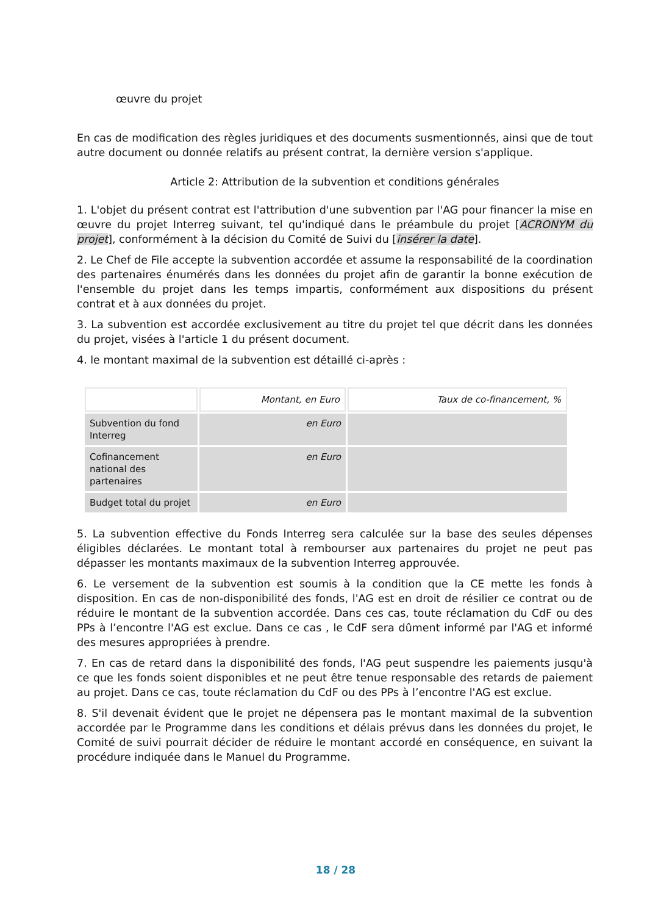œuvre du projet
En cas de modification des règles juridiques et des documents susmentionnés, ainsi que de tout autre document ou donnée relatifs au présent contrat, la dernière version s'applique.
Article 2: Attribution de la subvention et conditions générales
1. L'objet du présent contrat est l'attribution d'une subvention par l'AG pour financer la mise en œuvre du projet Interreg suivant, tel qu'indiqué dans le préambule du projet [ACRONYM du projet], conformément à la décision du Comité de Suivi du [insérer la date].
2. Le Chef de File accepte la subvention accordée et assume la responsabilité de la coordination des partenaires énumérés dans les données du projet afin de garantir la bonne exécution de l'ensemble du projet dans les temps impartis, conformément aux dispositions du présent contrat et à aux données du projet.
3. La subvention est accordée exclusivement au titre du projet tel que décrit dans les données du projet, visées à l'article 1 du présent document.
4. le montant maximal de la subvention est détaillé ci-après :
| | Montant, en Euro | Taux de co-financement, % |
| --- | --- | --- |
| Subvention du fond Interreg | en Euro | |
| Cofinancement national des partenaires | en Euro | |
| Budget total du projet | en Euro | |
5. La subvention effective du Fonds Interreg sera calculée sur la base des seules dépenses éligibles déclarées. Le montant total à rembourser aux partenaires du projet ne peut pas dépasser les montants maximaux de la subvention Interreg approuvée.
6. Le versement de la subvention est soumis à la condition que la CE mette les fonds à disposition. En cas de non-disponibilité des fonds, l'AG est en droit de résilier ce contrat ou de réduire le montant de la subvention accordée. Dans ces cas, toute réclamation du CdF ou des PPs à l’encontre l'AG est exclue. Dans ce cas , le CdF sera dûment informé par l'AG et informé des mesures appropriées à prendre.
7. En cas de retard dans la disponibilité des fonds, l'AG peut suspendre les paiements jusqu'à ce que les fonds soient disponibles et ne peut être tenue responsable des retards de paiement au projet. Dans ce cas, toute réclamation du CdF ou des PPs à l’encontre l'AG est exclue.
8. S'il devenait évident que le projet ne dépensera pas le montant maximal de la subvention accordée par le Programme dans les conditions et délais prévus dans les données du projet, le Comité de suivi pourrait décider de réduire le montant accordé en conséquence, en suivant la procédure indiquée dans le Manuel du Programme.
18 / 28